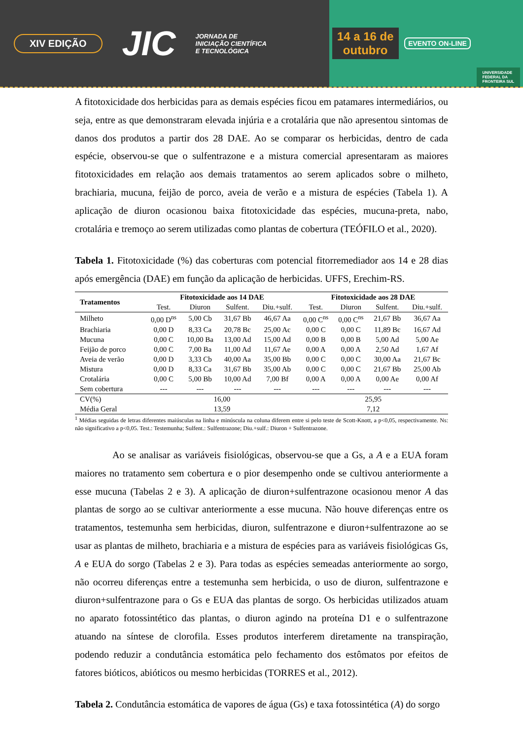XIV EDIÇÃO JIC JORNADA DE
INICIAÇÃO CIENTÍFICA
E TECNOLÓGICA
14 a 16 de
outubro
EVENTO ON-LINE
UNIVERSIDADE
FEDERAL DA
FRONTEIRA SUL
A fitotoxicidade dos herbicidas para as demais espécies ficou em patamares intermediários, ou seja, entre as que demonstraram elevada injúria e a crotalária que não apresentou sintomas de danos dos produtos a partir dos 28 DAE. Ao se comparar os herbicidas, dentro de cada espécie, observou-se que o sulfentrazone e a mistura comercial apresentaram as maiores fitotoxicidades em relação aos demais tratamentos ao serem aplicados sobre o milheto, brachiaria, mucuna, feijão de porco, aveia de verão e a mistura de espécies (Tabela 1). A aplicação de diuron ocasionou baixa fitotoxicidade das espécies, mucuna-preta, nabo, crotalária e tremoço ao serem utilizadas como plantas de cobertura (TEÓFILO et al., 2020).
Tabela 1. Fitotoxicidade (%) das coberturas com potencial fitorremediador aos 14 e 28 dias após emergência (DAE) em função da aplicação de herbicidas. UFFS, Erechim-RS.
| Tratamentos | Fitotoxicidade aos 14 DAE | | | | Fitotoxicidade aos 28 DAE | | | |
| --- | --- | --- | --- | --- | --- | --- | --- | --- |
| | Test. | Diuron | Sulfent. | Diu.+sulf. | Test. | Diuron | Sulfent. | Diu.+sulf. |
| Milheto | 0,00 D<sup>ns</sup> | 5,00 Cb | 31,67 Bb | 46,67 Aa | 0,00 C<sup>ns</sup> | 0,00 C<sup>ns</sup> | 21,67 Bb | 36,67 Aa |
| Brachiaria | 0,00 D | 8,33 Ca | 20,78 Bc | 25,00 Ac | 0,00 C | 0,00 C | 11,89 Bc | 16,67 Ad |
| Mucuna | 0,00 C | 10,00 Ba | 13,00 Ad | 15,00 Ad | 0,00 B | 0,00 B | 5,00 Ad | 5,00 Ae |
| Feijão de porco | 0,00 C | 7,00 Ba | 11,00 Ad | 11,67 Ae | 0,00 A | 0,00 A | 2,50 Ad | 1,67 Af |
| Aveia de verão | 0,00 D | 3,33 Cb | 40,00 Aa | 35,00 Bb | 0,00 C | 0,00 C | 30,00 Aa | 21,67 Bc |
| Mistura | 0,00 D | 8,33 Ca | 31,67 Bb | 35,00 Ab | 0,00 C | 0,00 C | 21,67 Bb | 25,00 Ab |
| Crotalária | 0,00 C | 5,00 Bb | 10,00 Ad | 7,00 Bf | 0,00 A | 0,00 A | 0,00 Ae | 0,00 Af |
| Sem cobertura | --- | --- | --- | --- | --- | --- | --- | --- |
| CV(%) | 16,00 | | | | 25,95 | | | |
| Média Geral | 13,59 | | | | 7,12 | | | |
<sup>1</sup> Médias seguidas de letras diferentes maiúsculas na linha e minúscula na coluna diferem entre si pelo teste de Scott-Knott, a p<0,05, respectivamente. Ns: não significativo a p<0,05. Test.: Testemunha; Sulfent.: Sulfentrazone; Diu.+sulf.: Diuron + Sulfentrazone.
Ao se analisar as variáveis fisiológicas, observou-se que a Gs, a A e a EUA foram maiores no tratamento sem cobertura e o pior desempenho onde se cultivou anteriormente a esse mucuna (Tabelas 2 e 3). A aplicação de diuron+sulfentrazone ocasionou menor A das plantas de sorgo ao se cultivar anteriormente a esse mucuna. Não houve diferenças entre os tratamentos, testemunha sem herbicidas, diuron, sulfentrazone e diuron+sulfentrazone ao se usar as plantas de milheto, brachiaria e a mistura de espécies para as variáveis fisiológicas Gs, A e EUA do sorgo (Tabelas 2 e 3). Para todas as espécies semeadas anteriormente ao sorgo, não ocorreu diferenças entre a testemunha sem herbicida, o uso de diuron, sulfentrazone e diuron+sulfentrazone para o Gs e EUA das plantas de sorgo. Os herbicidas utilizados atuam no aparato fotossintético das plantas, o diuron agindo na proteína D1 e o sulfentrazone atuando na síntese de clorofila. Esses produtos interferem diretamente na transpiração, podendo reduzir a condutância estomática pelo fechamento dos estômatos por efeitos de fatores bióticos, abióticos ou mesmo herbicidas (TORRES et al., 2012).
Tabela 2. Condutância estomática de vapores de água (Gs) e taxa fotossintética (A) do sorgo